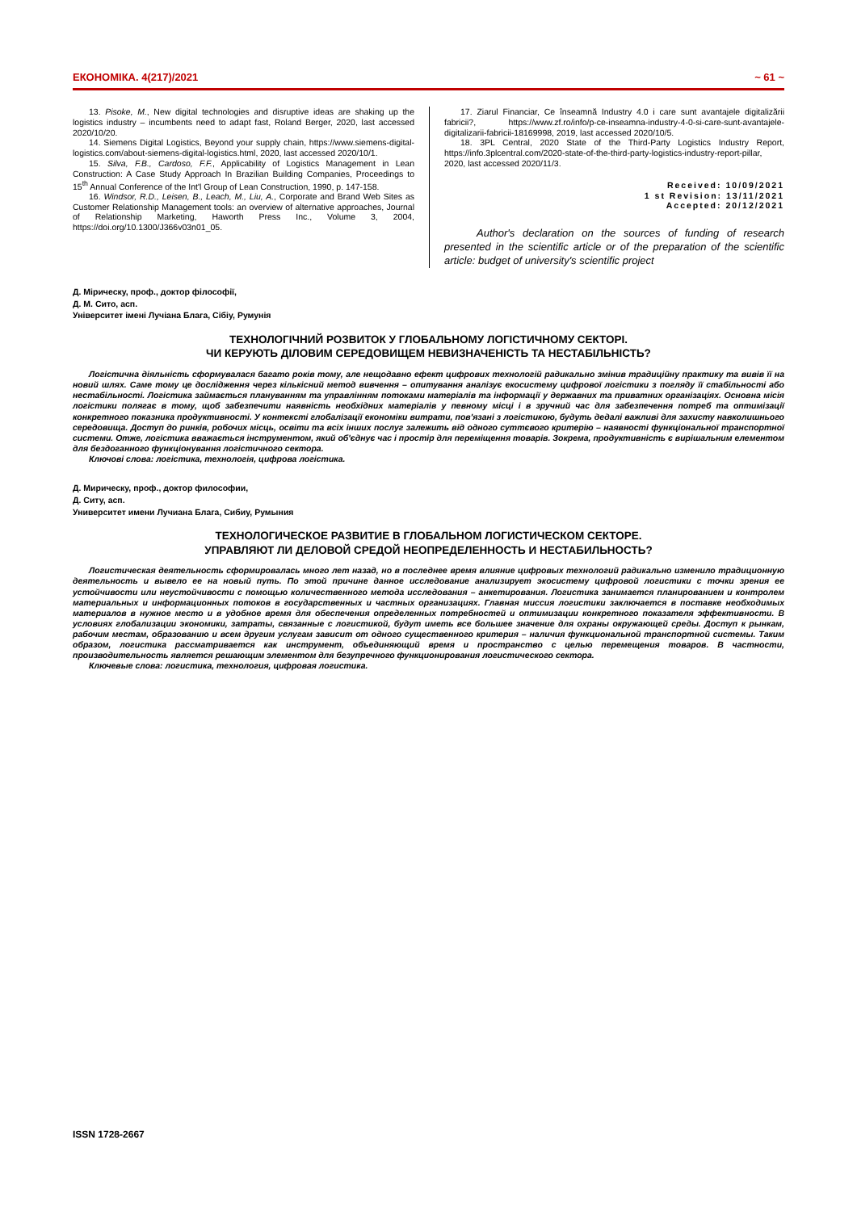ЕКОНОМІКА. 4(217)/2021 ~ 61 ~
13. Pisoke, M., New digital technologies and disruptive ideas are shaking up the logistics industry – incumbents need to adapt fast, Roland Berger, 2020, last accessed 2020/10/20.
14. Siemens Digital Logistics, Beyond your supply chain, https://www.siemens-digital-logistics.com/about-siemens-digital-logistics.html, 2020, last accessed 2020/10/1.
15. Silva, F.B., Cardoso, F.F., Applicability of Logistics Management in Lean Construction: A Case Study Approach In Brazilian Building Companies, Proceedings to 15<sup>th</sup> Annual Conference of the Int'l Group of Lean Construction, 1990, p. 147-158.
16. Windsor, R.D., Leisen, B., Leach, M., Liu, A., Corporate and Brand Web Sites as Customer Relationship Management tools: an overview of alternative approaches, Journal of Relationship Marketing, Haworth Press Inc., Volume 3, 2004, https://doi.org/10.1300/J366v03n01_05.
17. Ziarul Financiar, Ce înseamnă Industry 4.0 i care sunt avantajele digitalizării fabricii?, https://www.zf.ro/info/p-ce-inseamna-industry-4-0-si-care-sunt-avantajele-digitalizarii-fabricii-18169998, 2019, last accessed 2020/10/5.
18. 3PL Central, 2020 State of the Third-Party Logistics Industry Report, https://info.3plcentral.com/2020-state-of-the-third-party-logistics-industry-report-pillar, 2020, last accessed 2020/11/3.
Received: 10/09/2021
1 st Revision: 13/11/2021
Accepted: 20/12/2021
Author's declaration on the sources of funding of research presented in the scientific article or of the preparation of the scientific article: budget of university's scientific project
Д. Мірическу, проф., доктор філософії,
Д. М. Сито, асп.
Університет імені Лучіана Блага, Сібіу, Румунія
ТЕХНОЛОГІЧНИЙ РОЗВИТОК У ГЛОБАЛЬНОМУ ЛОГІСТИЧНОМУ СЕКТОРІ.
ЧИ КЕРУЮТЬ ДІЛОВИМ СЕРЕДОВИЩЕМ НЕВИЗНАЧЕНІСТЬ ТА НЕСТАБІЛЬНІСТЬ?
Логістична діяльність сформувалася багато років тому, але нещодавно ефект цифрових технологій радикально змінив традиційну практику та вивів її на новий шлях. Саме тому це дослідження через кількісний метод вивчення – опитування аналізує екосистему цифрової логістики з погляду її стабільності або нестабільності. Логістика займається плануванням та управлінням потоками матеріалів та інформації у державних та приватних організаціях. Основна місія логістики полягає в тому, щоб забезпечити наявність необхідних матеріалів у певному місці і в зручний час для забезпечення потреб та оптимізації конкретного показника продуктивності. У контексті глобалізації економіки витрати, пов'язані з логістикою, будуть дедалі важливі для захисту навколишнього середовища. Доступ до ринків, робочих місць, освіти та всіх інших послуг залежить від одного суттєвого критерію – наявності функціональної транспортної системи. Отже, логістика вважається інструментом, який об'єднує час і простір для переміщення товарів. Зокрема, продуктивність є вирішальним елементом для бездоганного функціонування логістичного сектора.
Ключові слова: логістика, технологія, цифрова логістика.
Д. Мирическу, проф., доктор философии,
Д. Ситу, асп.
Университет имени Лучиана Блага, Сибиу, Румыния
ТЕХНОЛОГИЧЕСКОЕ РАЗВИТИЕ В ГЛОБАЛЬНОМ ЛОГИСТИЧЕСКОМ СЕКТОРЕ.
УПРАВЛЯЮТ ЛИ ДЕЛОВОЙ СРЕДОЙ НЕОПРЕДЕЛЕННОСТЬ И НЕСТАБИЛЬНОСТЬ?
Логистическая деятельность сформировалась много лет назад, но в последнее время влияние цифровых технологий радикально изменило традиционную деятельность и вывело ее на новый путь. По этой причине данное исследование анализирует экосистему цифровой логистики с точки зрения ее устойчивости или неустойчивости с помощью количественного метода исследования – анкетирования. Логистика занимается планированием и контролем материальных и информационных потоков в государственных и частных организациях. Главная миссия логистики заключается в поставке необходимых материалов в нужное место и в удобное время для обеспечения определенных потребностей и оптимизации конкретного показателя эффективности. В условиях глобализации экономики, затраты, связанные с логистикой, будут иметь все большее значение для охраны окружающей среды. Доступ к рынкам, рабочим местам, образованию и всем другим услугам зависит от одного существенного критерия – наличия функциональной транспортной системы. Таким образом, логистика рассматривается как инструмент, объединяющий время и пространство с целью перемещения товаров. В частности, производительность является решающим элементом для безупречного функционирования логистического сектора.
Ключевые слова: логистика, технология, цифровая логистика.
ISSN 1728-2667